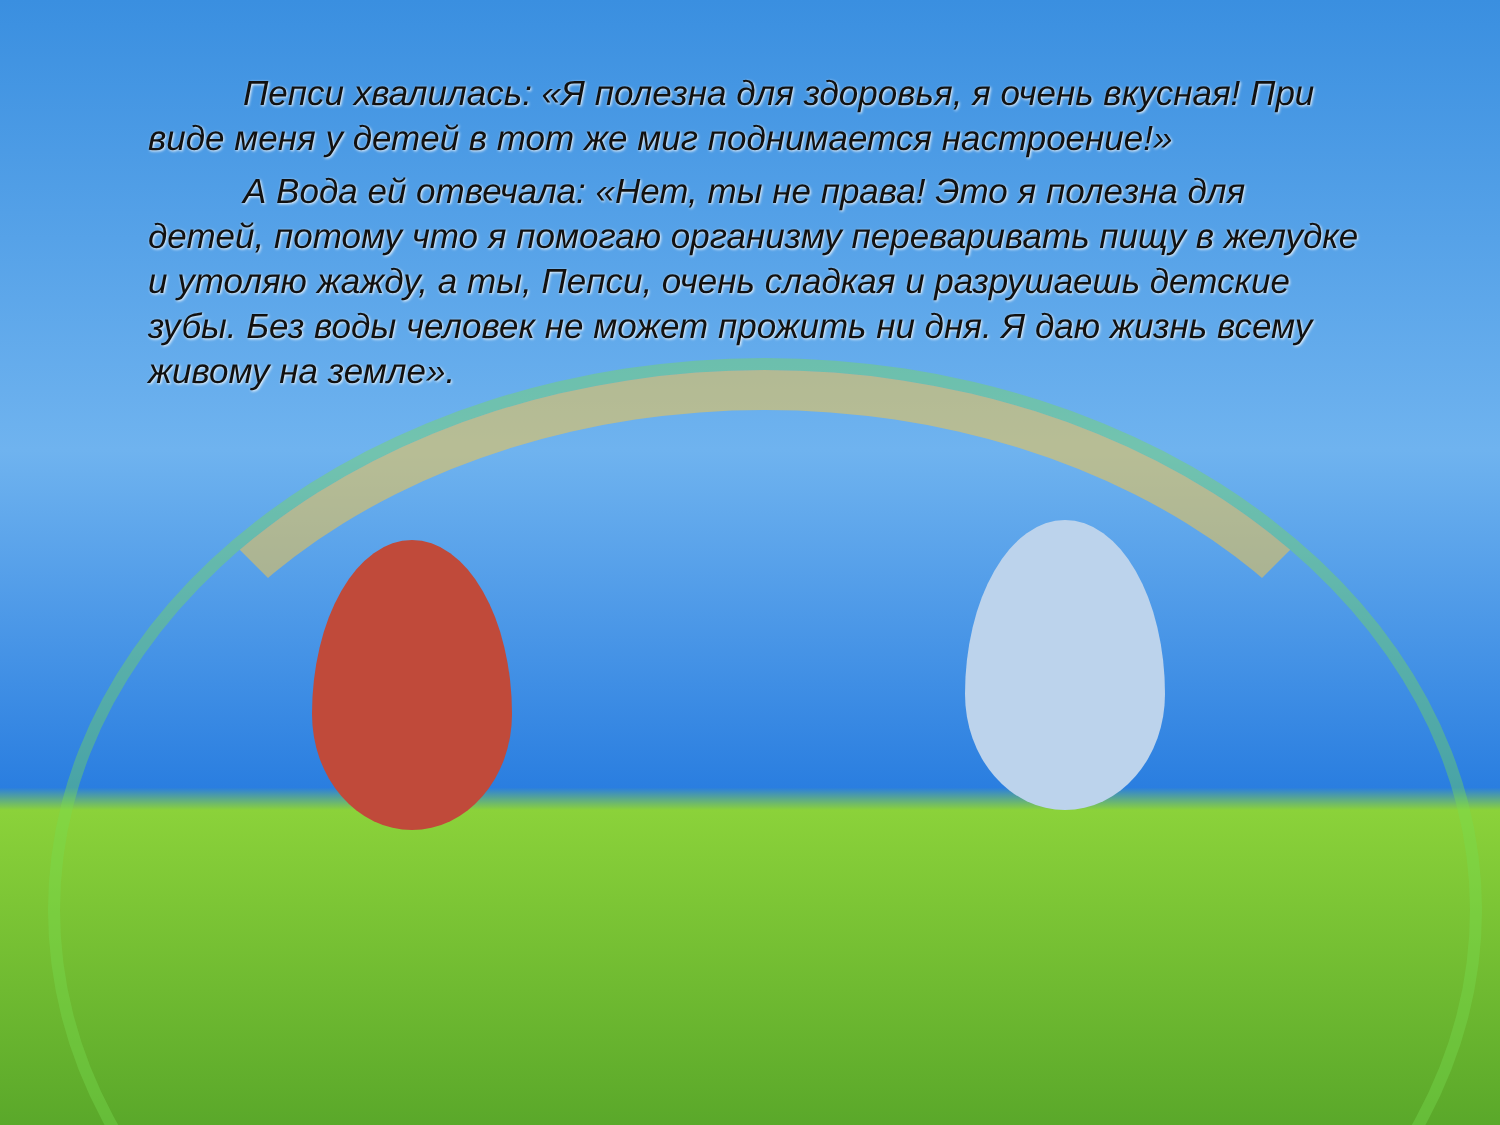Пепси хвалилась: «Я полезна для здоровья, я очень вкусная! При виде меня у детей в тот же миг поднимается настроение!»
А Вода ей отвечала: «Нет, ты не права! Это я полезна для детей, потому что я помогаю организму переваривать пищу в желудке и утоляю жажду, а ты, Пепси, очень сладкая и разрушаешь детские зубы. Без воды человек не может прожить ни дня. Я даю жизнь всему живому на земле».